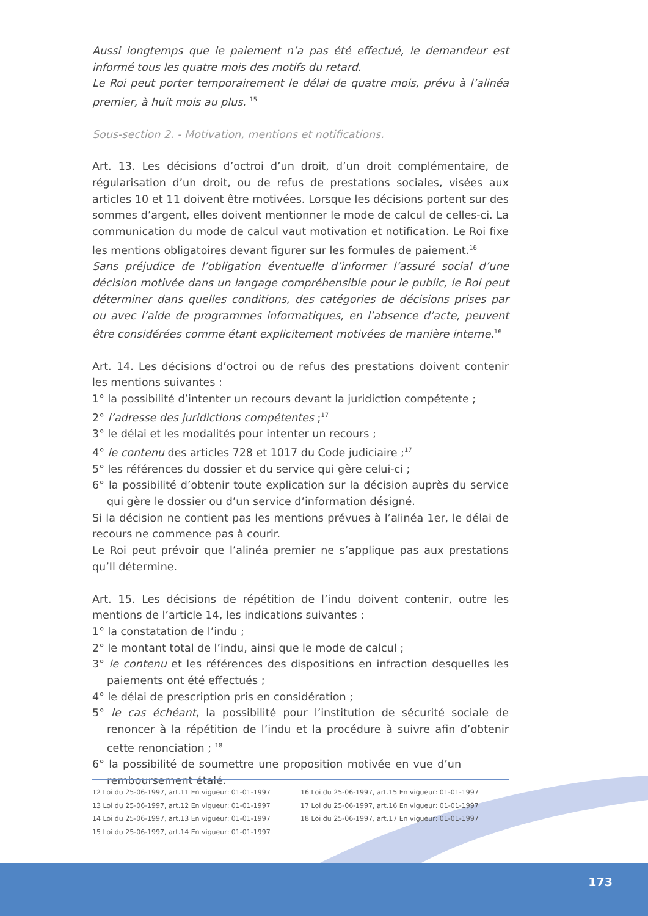Aussi longtemps que le paiement n’a pas été effectué, le demandeur est informé tous les quatre mois des motifs du retard.
Le Roi peut porter temporairement le délai de quatre mois, prévu à l’alinéa premier, à huit mois au plus. <sup>15</sup>
Sous-section 2. - Motivation, mentions et notifications.
Art. 13. Les décisions d’octroi d’un droit, d’un droit complémentaire, de régularisation d’un droit, ou de refus de prestations sociales, visées aux articles 10 et 11 doivent être motivées. Lorsque les décisions portent sur des sommes d’argent, elles doivent mentionner le mode de calcul de celles-ci. La communication du mode de calcul vaut motivation et notification. Le Roi fixe les mentions obligatoires devant figurer sur les formules de paiement.<sup>16</sup>
Sans préjudice de l’obligation éventuelle d’informer l’assuré social d’une décision motivée dans un langage compréhensible pour le public, le Roi peut déterminer dans quelles conditions, des catégories de décisions prises par ou avec l’aide de programmes informatiques, en l’absence d’acte, peuvent être considérées comme étant explicitement motivées de manière interne.<sup>16</sup>
Art. 14. Les décisions d’octroi ou de refus des prestations doivent contenir les mentions suivantes :
1° la possibilité d’intenter un recours devant la juridiction compétente ;
2° l’adresse des juridictions compétentes ;<sup>17</sup>
3° le délai et les modalités pour intenter un recours ;
4° le contenu des articles 728 et 1017 du Code judiciaire ;<sup>17</sup>
5° les références du dossier et du service qui gère celui-ci ;
6° la possibilité d’obtenir toute explication sur la décision auprès du service qui gère le dossier ou d’un service d’information désigné.
Si la décision ne contient pas les mentions prévues à l’alinéa 1er, le délai de recours ne commence pas à courir.
Le Roi peut prévoir que l’alinéa premier ne s’applique pas aux prestations qu’Il détermine.
Art. 15. Les décisions de répétition de l’indu doivent contenir, outre les mentions de l’article 14, les indications suivantes :
1° la constatation de l’indu ;
2° le montant total de l’indu, ainsi que le mode de calcul ;
3° le contenu et les références des dispositions en infraction desquelles les paiements ont été effectués ;
4° le délai de prescription pris en considération ;
5° le cas échéant, la possibilité pour l’institution de sécurité sociale de renoncer à la répétition de l’indu et la procédure à suivre afin d’obtenir cette renonciation ; <sup>18</sup>
6° la possibilité de soumettre une proposition motivée en vue d’un remboursement étalé.
12 Loi du 25-06-1997, art.11 En vigueur: 01-01-1997
13 Loi du 25-06-1997, art.12 En vigueur: 01-01-1997
14 Loi du 25-06-1997, art.13 En vigueur: 01-01-1997
15 Loi du 25-06-1997, art.14 En vigueur: 01-01-1997
16 Loi du 25-06-1997, art.15 En vigueur: 01-01-1997
17 Loi du 25-06-1997, art.16 En vigueur: 01-01-1997
18 Loi du 25-06-1997, art.17 En vigueur: 01-01-1997
173